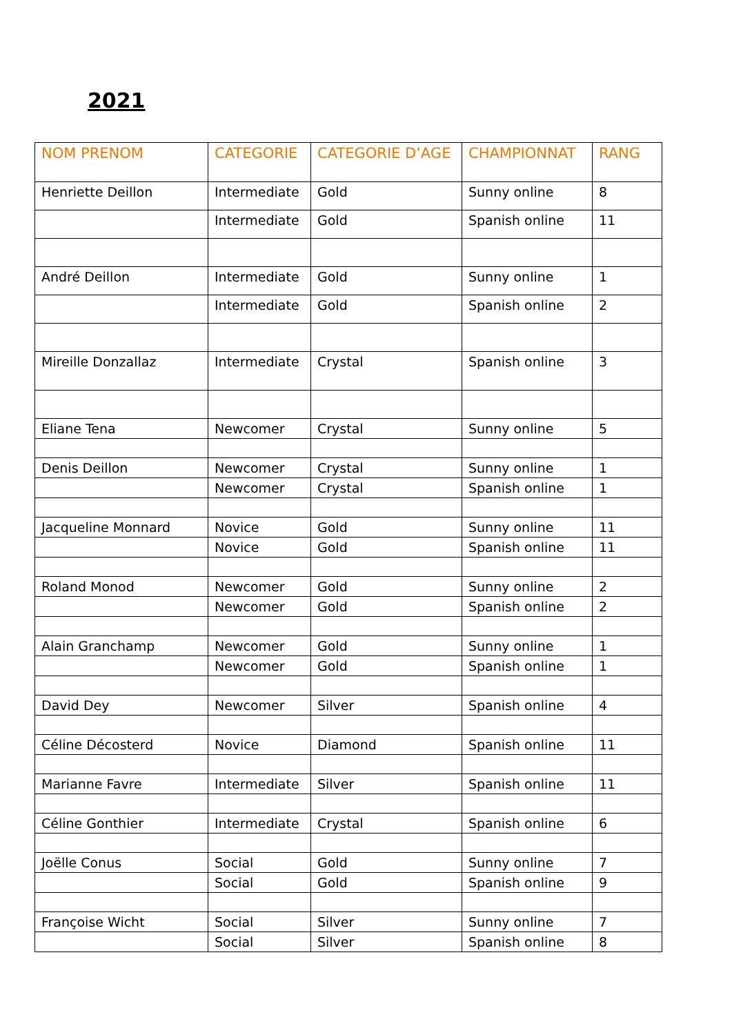2021
| NOM PRENOM | CATEGORIE | CATEGORIE D’AGE | CHAMPIONNAT | RANG |
| --- | --- | --- | --- | --- |
| Henriette Deillon | Intermediate | Gold | Sunny online | 8 |
| | Intermediate | Gold | Spanish online | 11 |
| André Deillon | Intermediate | Gold | Sunny online | 1 |
| | Intermediate | Gold | Spanish online | 2 |
| Mireille Donzallaz | Intermediate | Crystal | Spanish online | 3 |
| Eliane Tena | Newcomer | Crystal | Sunny online | 5 |
| Denis Deillon | Newcomer | Crystal | Sunny online | 1 |
| | Newcomer | Crystal | Spanish online | 1 |
| Jacqueline Monnard | Novice | Gold | Sunny online | 11 |
| | Novice | Gold | Spanish online | 11 |
| Roland Monod | Newcomer | Gold | Sunny online | 2 |
| | Newcomer | Gold | Spanish online | 2 |
| Alain Granchamp | Newcomer | Gold | Sunny online | 1 |
| | Newcomer | Gold | Spanish online | 1 |
| David Dey | Newcomer | Silver | Spanish online | 4 |
| Céline Décosterd | Novice | Diamond | Spanish online | 11 |
| Marianne Favre | Intermediate | Silver | Spanish online | 11 |
| Céline Gonthier | Intermediate | Crystal | Spanish online | 6 |
| Joëlle Conus | Social | Gold | Sunny online | 7 |
| | Social | Gold | Spanish online | 9 |
| Françoise Wicht | Social | Silver | Sunny online | 7 |
| | Social | Silver | Spanish online | 8 |